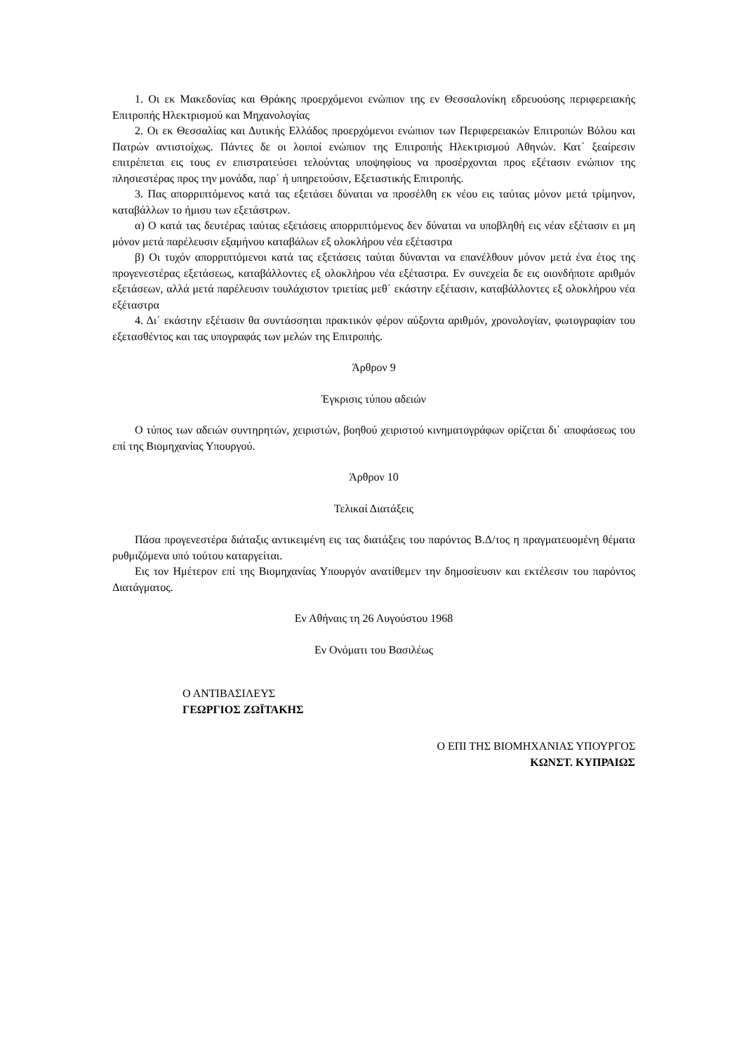1. Οι εκ Μακεδονίας και Θράκης προερχόμενοι ενώπιον της εν Θεσσαλονίκη εδρευούσης περιφερειακής Επιτροπής Ηλεκτρισμού και Μηχανολογίας
2. Οι εκ Θεσσαλίας και Δυτικής Ελλάδος προερχόμενοι ενώπιον των Περιφερειακών Επιτροπών Βόλου και Πατρών αντιστοίχως. Πάντες δε οι λοιποί ενώπιον της Επιτροπής Ηλεκτρισμού Αθηνών. Κατ΄ ξεαίρεσιν επιτρέπεται εις τους εν επιστρατεύσει τελούντας υποψηφίους να προσέρχονται προς εξέτασιν ενώπιον της πλησιεστέρας προς την μονάδα, παρ΄ ή υπηρετούσιν, Εξεταστικής Επιτροπής.
3. Πας απορριπτόμενος κατά τας εξετάσει δύναται να προσέλθη εκ νέου εις ταύτας μόνον μετά τρίμηνον, καταβάλλων το ήμισυ των εξετάστρων.
α) Ο κατά τας δευτέρας ταύτας εξετάσεις απορριπτόμενος δεν δύναται να υποβληθή εις νέαν εξέτασιν ει μη μόνον μετά παρέλευσιν εξαμήνου καταβάλων εξ ολοκλήρου νέα εξέταστρα
β) Οι τυχόν απορριπτόμενοι κατά τας εξετάσεις ταύται δύνανται να επανέλθουν μόνον μετά ένα έτος της προγενεστέρας εξετάσεως, καταβάλλοντες εξ ολοκλήρου νέα εξέταστρα. Εν συνεχεία δε εις οιονδήποτε αριθμόν εξετάσεων, αλλά μετά παρέλευσιν τουλάχιστον τριετίας μεθ΄ εκάστην εξέτασιν, καταβάλλοντες εξ ολοκλήρου νέα εξέταστρα
4. Δι΄ εκάστην εξέτασιν θα συντάσσηται πρακτικόν φέρον αύξοντα αριθμόν, χρονολογίαν, φωτογραφίαν του εξετασθέντος και τας υπογραφάς των μελών της Επιτροπής.
Άρθρον 9
Έγκρισις τύπου αδειών
Ο τύπος των αδειών συντηρητών, χειριστών, βοηθού χειριστού κινηματογράφων ορίζεται δι΄ αποφάσεως του επί της Βιομηχανίας Υπουργού.
Άρθρον 10
Τελικαί Διατάξεις
Πάσα προγενεστέρα διάταξις αντικειμένη εις τας διατάξεις του παρόντος Β.Δ/τος η πραγματευομένη θέματα ρυθμιζόμενα υπό τούτου καταργείται.
Εις τον Ημέτερον επί της Βιομηχανίας Υπουργόν ανατίθεμεν την δημοσίευσιν και εκτέλεσιν του παρόντος Διατάγματος.
Εν Αθήναις τη 26 Αυγούστου 1968
Εν Ονόματι του Βασιλέως
Ο ΑΝΤΙΒΑΣΙΛΕΥΣ
ΓΕΩΡΓΙΟΣ ΖΩΪΤΑΚΗΣ
Ο ΕΠΙ ΤΗΣ ΒΙΟΜΗΧΑΝΙΑΣ ΥΠΟΥΡΓΟΣ
ΚΩΝΣΤ. ΚΥΠΡΑΙΩΣ